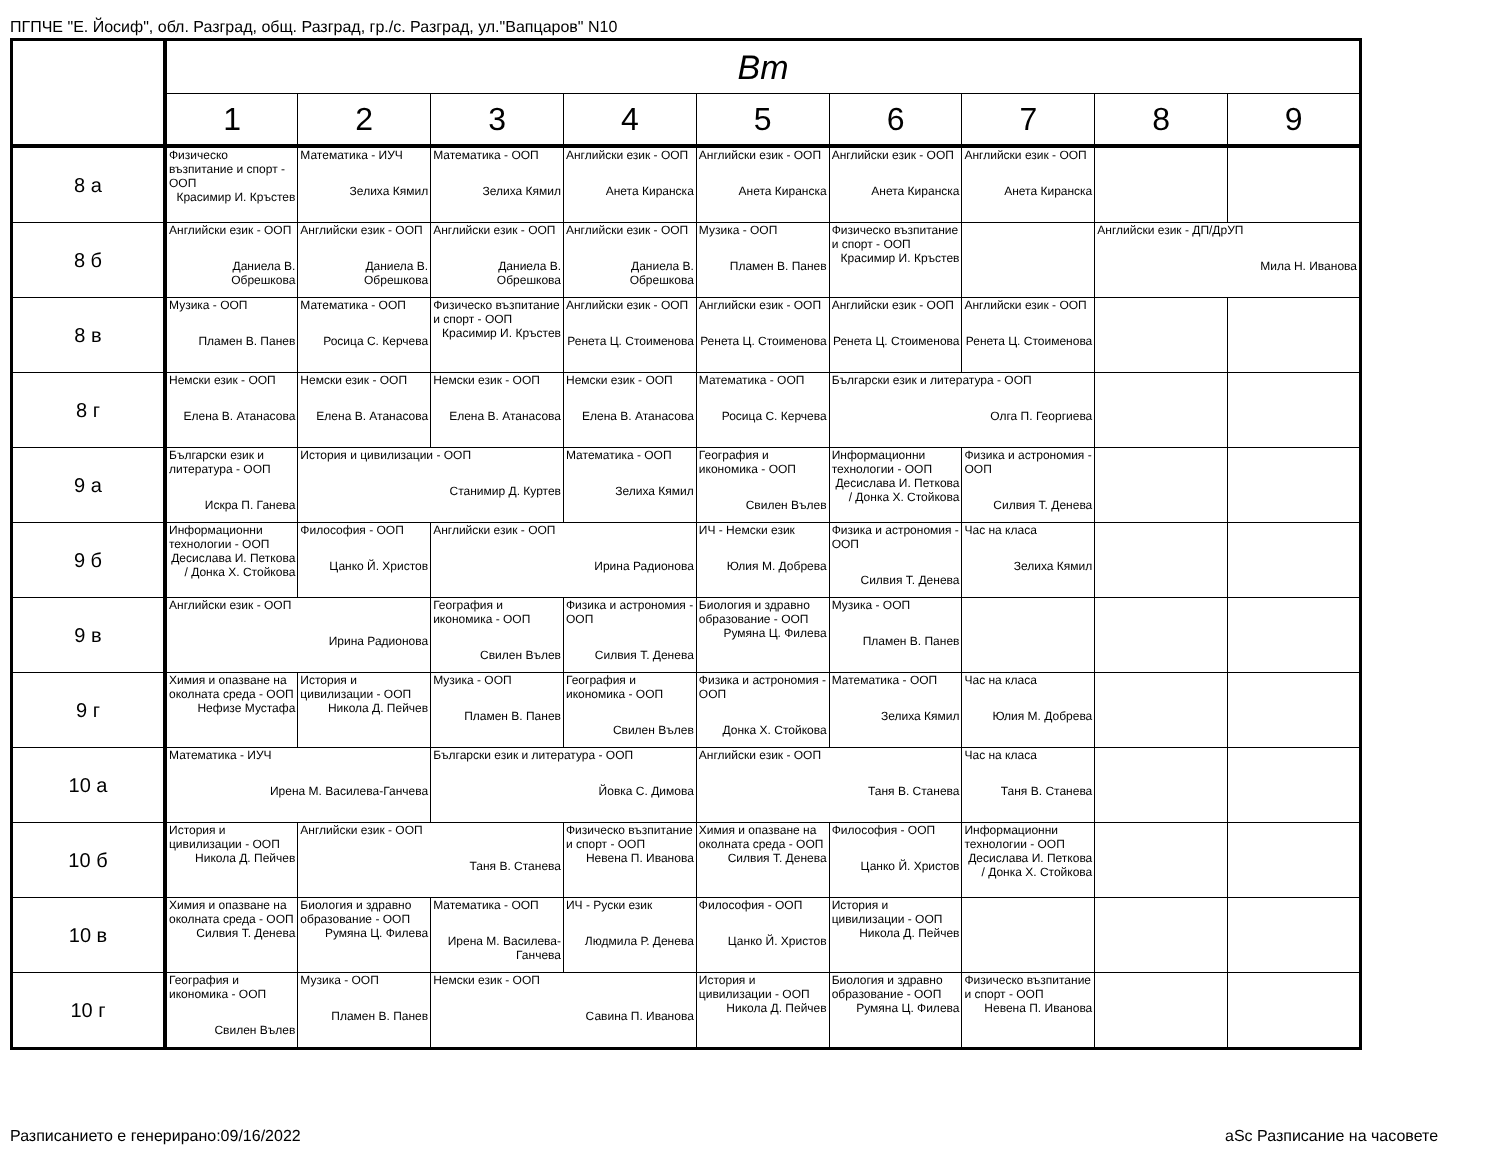ПГПЧЕ "Е. Йосиф", обл. Разград, общ. Разград, гр./с. Разград, ул."Вапцаров" N10
| | Вт | | | | | | | | |
| --- | --- | --- | --- | --- | --- | --- | --- | --- | --- |
| | 1 | 2 | 3 | 4 | 5 | 6 | 7 | 8 | 9 |
| 8 а | Физическо възпитание и спорт - ООП Красимир И. Кръстев | Математика - ИУЧ Зелиха Кямил | Математика - ООП Зелиха Кямил | Английски език - ООП Анета Киранска | Английски език - ООП Анета Киранска | Английски език - ООП Анета Киранска | Английски език - ООП Анета Киранска | | |
| 8 б | Английски език - ООП Даниела В. Обрешкова | Английски език - ООП Даниела В. Обрешкова | Английски език - ООП Даниела В. Обрешкова | Английски език - ООП Даниела В. Обрешкова | Музика - ООП Пламен В. Панев | Физическо възпитание и спорт - ООП Красимир И. Кръстев | | Английски език - ДП/ДрУП Мила Н. Иванова | |
| 8 в | Музика - ООП Пламен В. Панев | Математика - ООП Росица С. Керчева | Физическо възпитание и спорт - ООП Красимир И. Кръстев | Английски език - ООП Ренета Ц. Стоименова | Английски език - ООП Ренета Ц. Стоименова | Английски език - ООП Ренета Ц. Стоименова | Английски език - ООП Ренета Ц. Стоименова | | |
| 8 г | Немски език - ООП Елена В. Атанасова | Немски език - ООП Елена В. Атанасова | Немски език - ООП Елена В. Атанасова | Немски език - ООП Елена В. Атанасова | Математика - ООП Росица С. Керчева | Български език и литература - ООП Олга П. Георгиева | | | |
| 9 а | Български език и литература - ООП Искра П. Ганева | История и цивилизации - ООП Станимир Д. Куртев | | Математика - ООП Зелиха Кямил | География и икономика - ООП Свилен Вълев | Информационни технологии - ООП Десислава И. Петкова / Донка Х. Стойкова | Физика и астрономия - ООП Силвия Т. Денева | | |
| 9 б | Информационни технологии - ООП Десислава И. Петкова / Донка Х. Стойкова | Философия - ООП Цанко Й. Христов | Английски език - ООП Ирина Радионова | | ИЧ - Немски език Юлия М. Добрева | Физика и астрономия - ООП Силвия Т. Денева | Час на класа Зелиха Кямил | | |
| 9 в | Английски език - ООП Ирина Радионова | | География и икономика - ООП Свилен Вълев | Физика и астрономия - ООП Силвия Т. Денева | Биология и здравно образование - ООП Румяна Ц. Филева | Музика - ООП Пламен В. Панев | | | |
| 9 г | Химия и опазване на околната среда - ООП Нефизе Мустафа | История и цивилизации - ООП Никола Д. Пейчев | Музика - ООП Пламен В. Панев | География и икономика - ООП Свилен Вълев | Физика и астрономия - ООП Донка Х. Стойкова | Математика - ООП Зелиха Кямил | Час на класа Юлия М. Добрева | | |
| 10 а | Математика - ИУЧ Ирена М. Василева-Ганчева | | Български език и литература - ООП Йовка С. Димова | | Английски език - ООП Таня В. Станева | | Час на класа Таня В. Станева | | |
| 10 б | История и цивилизации - ООП Никола Д. Пейчев | Английски език - ООП Таня В. Станева | | Физическо възпитание и спорт - ООП Невена П. Иванова | Химия и опазване на околната среда - ООП Силвия Т. Денева | Философия - ООП Цанко Й. Христов | Информационни технологии - ООП Десислава И. Петкова / Донка Х. Стойкова | | |
| 10 в | Химия и опазване на околната среда - ООП Силвия Т. Денева | Биология и здравно образование - ООП Румяна Ц. Филева | Математика - ООП Ирена М. Василева-Ганчева | ИЧ - Руски език Людмила Р. Денева | Философия - ООП Цанко Й. Христов | История и цивилизации - ООП Никола Д. Пейчев | | | |
| 10 г | География и икономика - ООП Свилен Вълев | Музика - ООП Пламен В. Панев | Немски език - ООП Савина П. Иванова | | История и цивилизации - ООП Никола Д. Пейчев | Биология и здравно образование - ООП Румяна Ц. Филева | Физическо възпитание и спорт - ООП Невена П. Иванова | | |
Разписанието е генерирано:09/16/2022
aSc Разписание на часовете